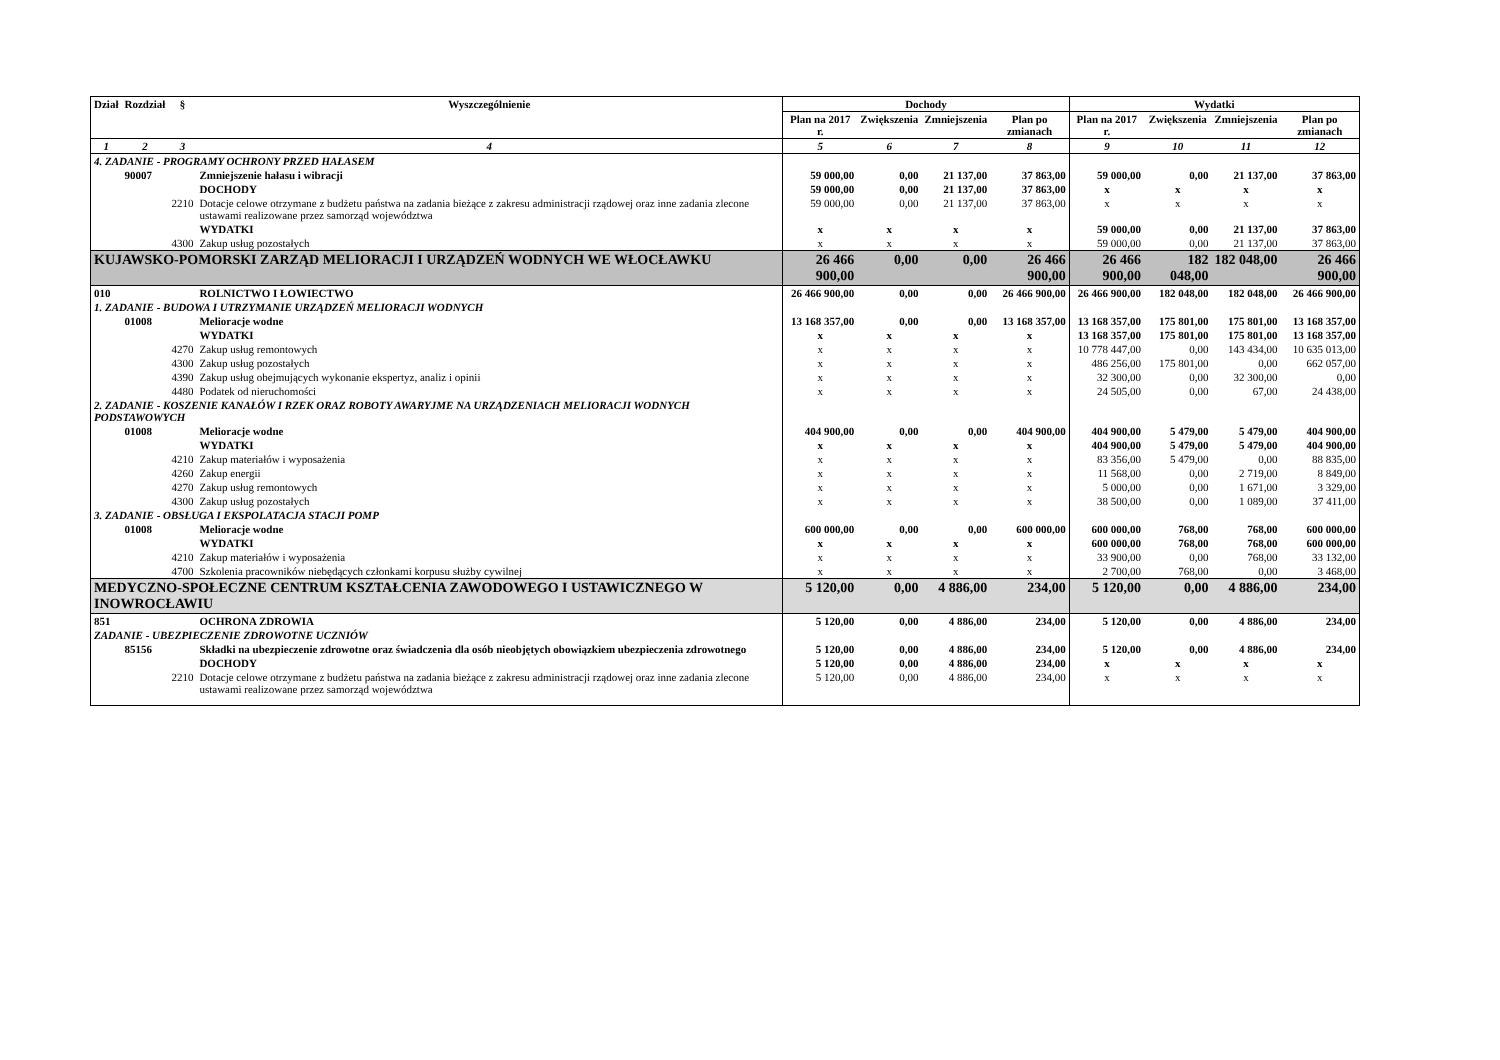| Dział | Rozdział | § | Wyszczególnienie | Dochody | | | | Wydatki | | | |
| --- | --- | --- | --- | --- | --- | --- | --- | --- | --- | --- | --- |
| | | | | Plan na 2017 r. | Zwiększenia | Zmniejszenia | Plan po zmianach | Plan na 2017 r. | Zwiększenia | Zmniejszenia | Plan po zmianach |
| 1 | 2 | 3 | 4 | 5 | 6 | 7 | 8 | 9 | 10 | 11 | 12 |
| 4. ZADANIE - PROGRAMY OCHRONY PRZED HAŁASEM | | | | | | | | | | | |
| | 90007 | | Zmniejszenie hałasu i wibracji | 59 000,00 | 0,00 | 21 137,00 | 37 863,00 | 59 000,00 | 0,00 | 21 137,00 | 37 863,00 |
| | | | DOCHODY | 59 000,00 | 0,00 | 21 137,00 | 37 863,00 | x | x | x | x |
| | | 2210 | Dotacje celowe otrzymane z budżetu państwa na zadania bieżące z zakresu administracji rządowej oraz inne zadania zlecone ustawami realizowane przez samorząd województwa | 59 000,00 | 0,00 | 21 137,00 | 37 863,00 | x | x | x | x |
| | | | WYDATKI | x | x | x | x | 59 000,00 | 0,00 | 21 137,00 | 37 863,00 |
| | | 4300 | Zakup usług pozostałych | x | x | x | x | 59 000,00 | 0,00 | 21 137,00 | 37 863,00 |
| KUJAWSKO-POMORSKI ZARZĄD MELIORACJI I URZĄDZEŃ WODNYCH WE WŁOCŁAWKU | | | | 26 466 900,00 | 0,00 | 0,00 | 26 466 900,00 | 26 466 900,00 | 182 048,00 | 182 048,00 | 26 466 900,00 |
| 010 | | | ROLNICTWO I ŁOWIECTWO | 26 466 900,00 | 0,00 | 0,00 | 26 466 900,00 | 26 466 900,00 | 182 048,00 | 182 048,00 | 26 466 900,00 |
| 1. ZADANIE - BUDOWA I UTRZYMANIE URZĄDZEŃ MELIORACJI WODNYCH | | | | | | | | | | | |
| | 01008 | | Melioracje wodne | 13 168 357,00 | 0,00 | 0,00 | 13 168 357,00 | 13 168 357,00 | 175 801,00 | 175 801,00 | 13 168 357,00 |
| | | | WYDATKI | x | x | x | x | 13 168 357,00 | 175 801,00 | 175 801,00 | 13 168 357,00 |
| | | 4270 | Zakup usług remontowych | x | x | x | x | 10 778 447,00 | 0,00 | 143 434,00 | 10 635 013,00 |
| | | 4300 | Zakup usług pozostałych | x | x | x | x | 486 256,00 | 175 801,00 | 0,00 | 662 057,00 |
| | | 4390 | Zakup usług obejmujących wykonanie ekspertyz, analiz i opinii | x | x | x | x | 32 300,00 | 0,00 | 32 300,00 | 0,00 |
| | | 4480 | Podatek od nieruchomości | x | x | x | x | 24 505,00 | 0,00 | 67,00 | 24 438,00 |
| 2. ZADANIE - KOSZENIE KANAŁÓW I RZEK ORAZ ROBOTY AWARYJME NA URZĄDZENIACH MELIORACJI WODNYCH PODSTAWOWYCH | | | | | | | | | | | |
| | 01008 | | Melioracje wodne | 404 900,00 | 0,00 | 0,00 | 404 900,00 | 404 900,00 | 5 479,00 | 5 479,00 | 404 900,00 |
| | | | WYDATKI | x | x | x | x | 404 900,00 | 5 479,00 | 5 479,00 | 404 900,00 |
| | | 4210 | Zakup materiałów i wyposażenia | x | x | x | x | 83 356,00 | 5 479,00 | 0,00 | 88 835,00 |
| | | 4260 | Zakup energii | x | x | x | x | 11 568,00 | 0,00 | 2 719,00 | 8 849,00 |
| | | 4270 | Zakup usług remontowych | x | x | x | x | 5 000,00 | 0,00 | 1 671,00 | 3 329,00 |
| | | 4300 | Zakup usług pozostałych | x | x | x | x | 38 500,00 | 0,00 | 1 089,00 | 37 411,00 |
| 3. ZADANIE - OBSŁUGA I EKSPOLATACJA STACJI POMP | | | | | | | | | | | |
| | 01008 | | Melioracje wodne | 600 000,00 | 0,00 | 0,00 | 600 000,00 | 600 000,00 | 768,00 | 768,00 | 600 000,00 |
| | | | WYDATKI | x | x | x | x | 600 000,00 | 768,00 | 768,00 | 600 000,00 |
| | | 4210 | Zakup materiałów i wyposażenia | x | x | x | x | 33 900,00 | 0,00 | 768,00 | 33 132,00 |
| | | 4700 | Szkolenia pracowników niebędących członkami korpusu służby cywilnej | x | x | x | x | 2 700,00 | 768,00 | 0,00 | 3 468,00 |
| MEDYCZNO-SPOŁECZNE CENTRUM KSZTAŁCENIA ZAWODOWEGO I USTAWICZNEGO W INOWROCŁAWIU | | | | 5 120,00 | 0,00 | 4 886,00 | 234,00 | 5 120,00 | 0,00 | 4 886,00 | 234,00 |
| 851 | | | OCHRONA ZDROWIA | 5 120,00 | 0,00 | 4 886,00 | 234,00 | 5 120,00 | 0,00 | 4 886,00 | 234,00 |
| ZADANIE - UBEZPIECZENIE ZDROWOTNE UCZNIÓW | | | | | | | | | | | |
| | 85156 | | Składki na ubezpieczenie zdrowotne oraz świadczenia dla osób nieobjętych obowiązkiem ubezpieczenia zdrowotnego | 5 120,00 | 0,00 | 4 886,00 | 234,00 | 5 120,00 | 0,00 | 4 886,00 | 234,00 |
| | | | DOCHODY | 5 120,00 | 0,00 | 4 886,00 | 234,00 | x | x | x | x |
| | | 2210 | Dotacje celowe otrzymane z budżetu państwa na zadania bieżące z zakresu administracji rządowej oraz inne zadania zlecone ustawami realizowane przez samorząd województwa | 5 120,00 | 0,00 | 4 886,00 | 234,00 | x | x | x | x |